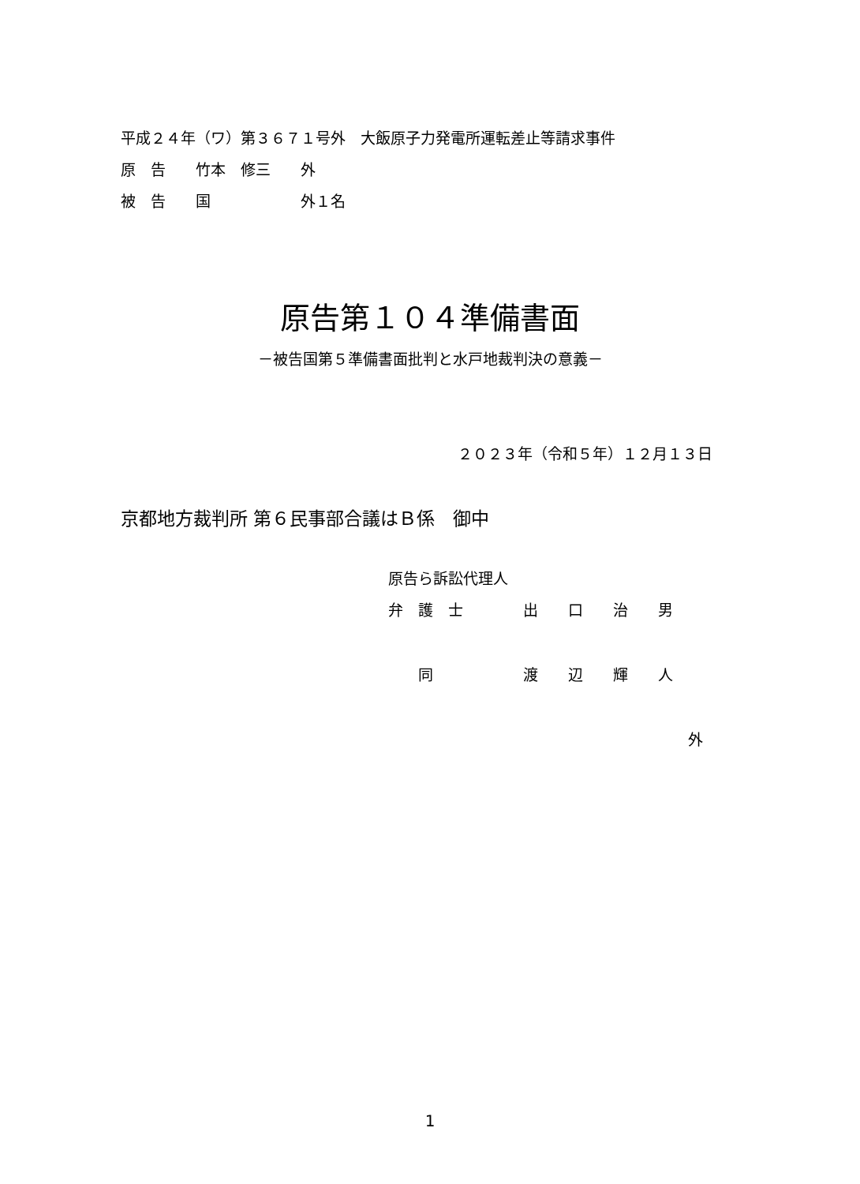平成２４年（ワ）第３６７１号外　大飯原子力発電所運転差止等請求事件
原　告　　竹本　修三　　外
被　告　　国　　　　　　外１名
原告第１０４準備書面
－被告国第５準備書面批判と水戸地裁判決の意義－
２０２３年（令和５年）１２月１３日
京都地方裁判所 第６民事部合議はＢ係　御中
原告ら訴訟代理人
弁　護　士　　　　出　　口　　治　　男
　　同　　　　　　渡　　辺　　輝　　人
外
1